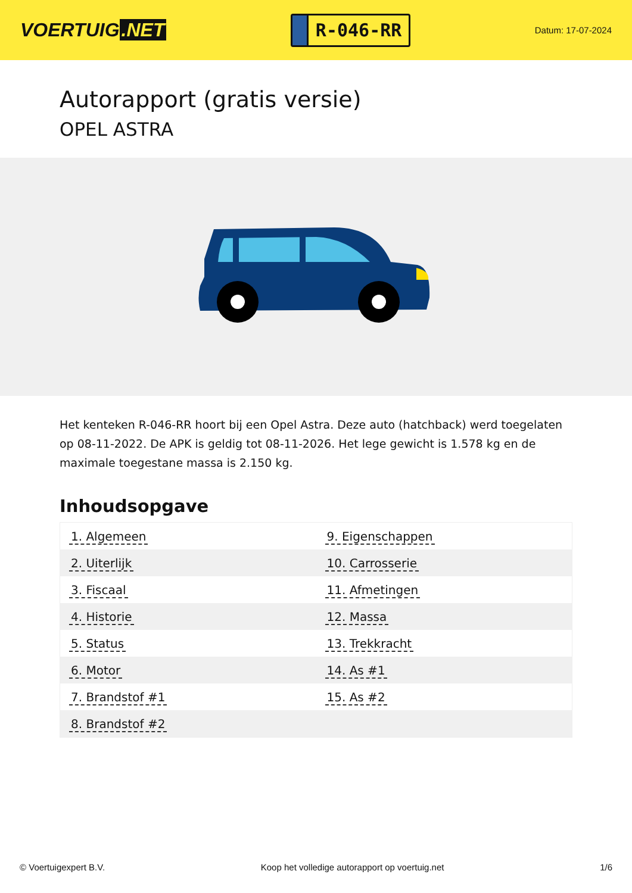VOERTUIG.NET
R-046-RR
Datum: 17-07-2024
Autorapport (gratis versie)
OPEL ASTRA
Het kenteken R-046-RR hoort bij een Opel Astra. Deze auto (hatchback) werd toegelaten op 08-11-2022. De APK is geldig tot 08-11-2026. Het lege gewicht is 1.578 kg en de maximale toegestane massa is 2.150 kg.
Inhoudsopgave
| 1. Algemeen | 9. Eigenschappen |
| 2. Uiterlijk | 10. Carrosserie |
| 3. Fiscaal | 11. Afmetingen |
| 4. Historie | 12. Massa |
| 5. Status | 13. Trekkracht |
| 6. Motor | 14. As #1 |
| 7. Brandstof #1 | 15. As #2 |
| 8. Brandstof #2 | |
© Voertuigexpert B.V. Koop het volledige autorapport op voertuig.net 1/6